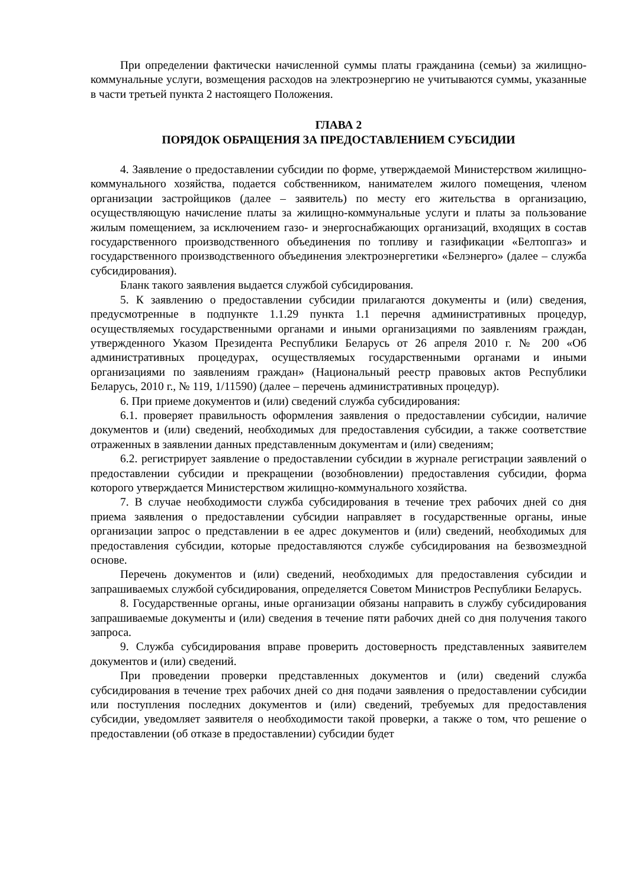При определении фактически начисленной суммы платы гражданина (семьи) за жилищно-коммунальные услуги, возмещения расходов на электроэнергию не учитываются суммы, указанные в части третьей пункта 2 настоящего Положения.
ГЛАВА 2
ПОРЯДОК ОБРАЩЕНИЯ ЗА ПРЕДОСТАВЛЕНИЕМ СУБСИДИИ
4. Заявление о предоставлении субсидии по форме, утверждаемой Министерством жилищно-коммунального хозяйства, подается собственником, нанимателем жилого помещения, членом организации застройщиков (далее – заявитель) по месту его жительства в организацию, осуществляющую начисление платы за жилищно-коммунальные услуги и платы за пользование жилым помещением, за исключением газо- и энергоснабжающих организаций, входящих в состав государственного производственного объединения по топливу и газификации «Белтопгаз» и государственного производственного объединения электроэнергетики «Белэнерго» (далее – служба субсидирования).
Бланк такого заявления выдается службой субсидирования.
5. К заявлению о предоставлении субсидии прилагаются документы и (или) сведения, предусмотренные в подпункте 1.1.29 пункта 1.1 перечня административных процедур, осуществляемых государственными органами и иными организациями по заявлениям граждан, утвержденного Указом Президента Республики Беларусь от 26 апреля 2010 г. № 200 «Об административных процедурах, осуществляемых государственными органами и иными организациями по заявлениям граждан» (Национальный реестр правовых актов Республики Беларусь, 2010 г., № 119, 1/11590) (далее – перечень административных процедур).
6. При приеме документов и (или) сведений служба субсидирования:
6.1. проверяет правильность оформления заявления о предоставлении субсидии, наличие документов и (или) сведений, необходимых для предоставления субсидии, а также соответствие отраженных в заявлении данных представленным документам и (или) сведениям;
6.2. регистрирует заявление о предоставлении субсидии в журнале регистрации заявлений о предоставлении субсидии и прекращении (возобновлении) предоставления субсидии, форма которого утверждается Министерством жилищно-коммунального хозяйства.
7. В случае необходимости служба субсидирования в течение трех рабочих дней со дня приема заявления о предоставлении субсидии направляет в государственные органы, иные организации запрос о представлении в ее адрес документов и (или) сведений, необходимых для предоставления субсидии, которые предоставляются службе субсидирования на безвозмездной основе.
Перечень документов и (или) сведений, необходимых для предоставления субсидии и запрашиваемых службой субсидирования, определяется Советом Министров Республики Беларусь.
8. Государственные органы, иные организации обязаны направить в службу субсидирования запрашиваемые документы и (или) сведения в течение пяти рабочих дней со дня получения такого запроса.
9. Служба субсидирования вправе проверить достоверность представленных заявителем документов и (или) сведений.
При проведении проверки представленных документов и (или) сведений служба субсидирования в течение трех рабочих дней со дня подачи заявления о предоставлении субсидии или поступления последних документов и (или) сведений, требуемых для предоставления субсидии, уведомляет заявителя о необходимости такой проверки, а также о том, что решение о предоставлении (об отказе в предоставлении) субсидии будет